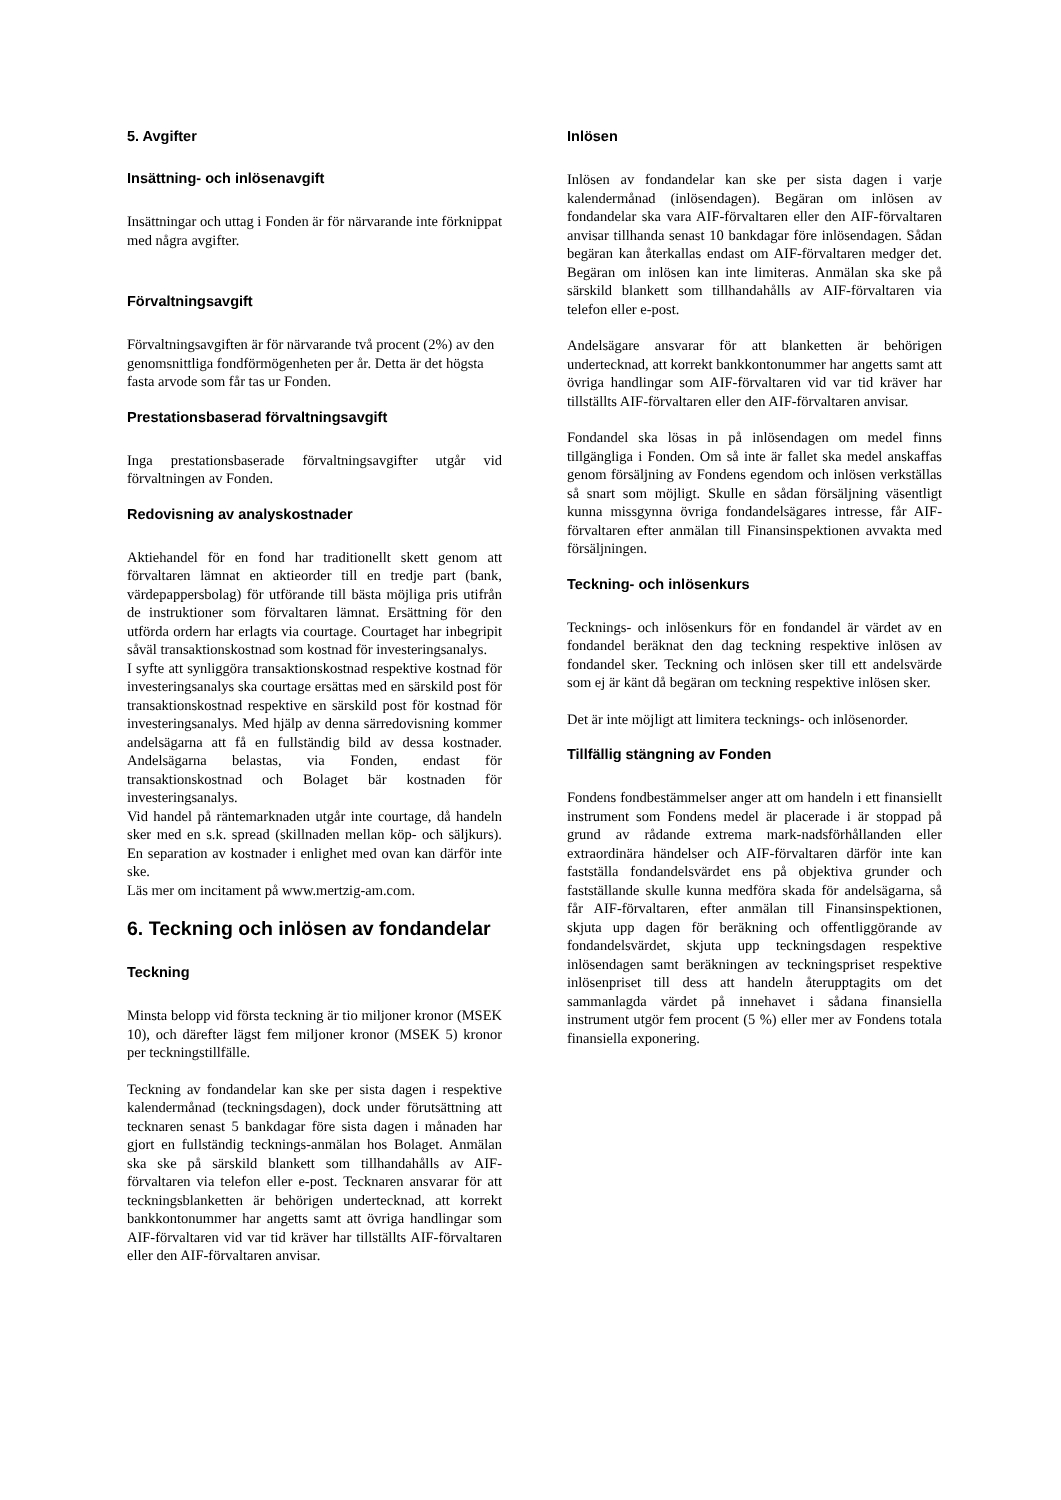5. Avgifter
Insättning- och inlösenavgift
Insättningar och uttag i Fonden är för närvarande inte förknippat med några avgifter.
Förvaltningsavgift
Förvaltningsavgiften är för närvarande två procent (2%) av den genomsnittliga fondförmögenheten per år. Detta är det högsta fasta arvode som får tas ur Fonden.
Prestationsbaserad förvaltningsavgift
Inga prestationsbaserade förvaltningsavgifter utgår vid förvaltningen av Fonden.
Redovisning av analyskostnader
Aktiehandel för en fond har traditionellt skett genom att förvaltaren lämnat en aktieorder till en tredje part (bank, värdepappersbolag) för utförande till bästa möjliga pris utifrån de instruktioner som förvaltaren lämnat. Ersättning för den utförda ordern har erlagts via courtage. Courtaget har inbegripit såväl transaktionskostnad som kostnad för investeringsanalys.
I syfte att synliggöra transaktionskostnad respektive kostnad för investeringsanalys ska courtage ersättas med en särskild post för transaktionskostnad respektive en särskild post för kostnad för investeringsanalys. Med hjälp av denna särredovisning kommer andelsägarna att få en fullständig bild av dessa kostnader. Andelsägarna belastas, via Fonden, endast för transaktionskostnad och Bolaget bär kostnaden för investeringsanalys.
Vid handel på räntemarknaden utgår inte courtage, då handeln sker med en s.k. spread (skillnaden mellan köp- och säljkurs). En separation av kostnader i enlighet med ovan kan därför inte ske.
Läs mer om incitament på www.mertzig-am.com.
6. Teckning och inlösen av fondandelar
Teckning
Minsta belopp vid första teckning är tio miljoner kronor (MSEK 10), och därefter lägst fem miljoner kronor (MSEK 5) kronor per teckningstillfälle.
Teckning av fondandelar kan ske per sista dagen i respektive kalendermånad (teckningsdagen), dock under förutsättning att tecknaren senast 5 bankdagar före sista dagen i månaden har gjort en fullständig tecknings-anmälan hos Bolaget. Anmälan ska ske på särskild blankett som tillhandahålls av AIF-förvaltaren via telefon eller e-post. Tecknaren ansvarar för att teckningsblanketten är behörigen undertecknad, att korrekt bankkontonummer har angetts samt att övriga handlingar som AIF-förvaltaren vid var tid kräver har tillställts AIF-förvaltaren eller den AIF-förvaltaren anvisar.
Inlösen
Inlösen av fondandelar kan ske per sista dagen i varje kalendermånad (inlösendagen). Begäran om inlösen av fondandelar ska vara AIF-förvaltaren eller den AIF-förvaltaren anvisar tillhanda senast 10 bankdagar före inlösendagen. Sådan begäran kan återkallas endast om AIF-förvaltaren medger det. Begäran om inlösen kan inte limiteras. Anmälan ska ske på särskild blankett som tillhandahålls av AIF-förvaltaren via telefon eller e-post.
Andelsägare ansvarar för att blanketten är behörigen undertecknad, att korrekt bankkontonummer har angetts samt att övriga handlingar som AIF-förvaltaren vid var tid kräver har tillställts AIF-förvaltaren eller den AIF-förvaltaren anvisar.
Fondandel ska lösas in på inlösendagen om medel finns tillgängliga i Fonden. Om så inte är fallet ska medel anskaffas genom försäljning av Fondens egendom och inlösen verkställas så snart som möjligt. Skulle en sådan försäljning väsentligt kunna missgynna övriga fondandelsägares intresse, får AIF-förvaltaren efter anmälan till Finansinspektionen avvakta med försäljningen.
Teckning- och inlösenkurs
Tecknings- och inlösenkurs för en fondandel är värdet av en fondandel beräknat den dag teckning respektive inlösen av fondandel sker. Teckning och inlösen sker till ett andelsvärde som ej är känt då begäran om teckning respektive inlösen sker.
Det är inte möjligt att limitera tecknings- och inlösenorder.
Tillfällig stängning av Fonden
Fondens fondbestämmelser anger att om handeln i ett finansiellt instrument som Fondens medel är placerade i är stoppad på grund av rådande extrema mark-nadsförhållanden eller extraordinära händelser och AIF-förvaltaren därför inte kan fastställa fondandelsvärdet ens på objektiva grunder och fastställande skulle kunna medföra skada för andelsägarna, så får AIF-förvaltaren, efter anmälan till Finansinspektionen, skjuta upp dagen för beräkning och offentliggörande av fondandelsvärdet, skjuta upp teckningsdagen respektive inlösendagen samt beräkningen av teckningspriset respektive inlösenpriset till dess att handeln återupptagits om det sammanlagda värdet på innehavet i sådana finansiella instrument utgör fem procent (5 %) eller mer av Fondens totala finansiella exponering.